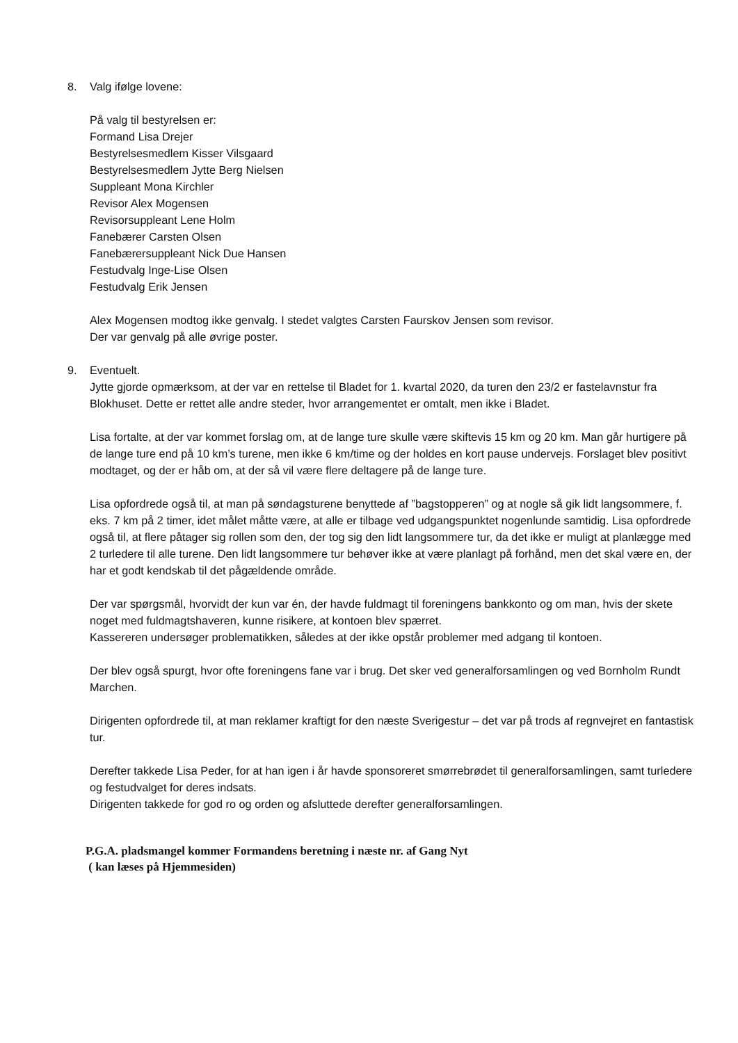8. Valg ifølge lovene:
På valg til bestyrelsen er:
Formand Lisa Drejer
Bestyrelsesmedlem Kisser Vilsgaard
Bestyrelsesmedlem Jytte Berg Nielsen
Suppleant Mona Kirchler
Revisor Alex Mogensen
Revisorsuppleant Lene Holm
Fanebærer Carsten Olsen
Fanebærersuppleant Nick Due Hansen
Festudvalg Inge-Lise Olsen
Festudvalg Erik Jensen
Alex Mogensen modtog ikke genvalg. I stedet valgtes Carsten Faurskov Jensen som revisor.
Der var genvalg på alle øvrige poster.
9. Eventuelt.
Jytte gjorde opmærksom, at der var en rettelse til Bladet for 1. kvartal 2020, da turen den 23/2 er fastelavnstur fra Blokhuset. Dette er rettet alle andre steder, hvor arrangementet er omtalt, men ikke i Bladet.
Lisa fortalte, at der var kommet forslag om, at de lange ture skulle være skiftevis 15 km og 20 km. Man går hurtigere på de lange ture end på 10 km’s turene, men ikke 6 km/time og der holdes en kort pause undervejs. Forslaget blev positivt modtaget, og der er håb om, at der så vil være flere deltagere på de lange ture.
Lisa opfordrede også til, at man på søndagsturene benyttede af ”bagstopperen” og at nogle så gik lidt langsommere, f. eks. 7 km på 2 timer, idet målet måtte være, at alle er tilbage ved udgangspunktet nogenlunde samtidig. Lisa opfordrede også til, at flere påtager sig rollen som den, der tog sig den lidt langsommere tur, da det ikke er muligt at planlægge med 2 turledere til alle turene. Den lidt langsommere tur behøver ikke at være planlagt på forhånd, men det skal være en, der har et godt kendskab til det pågældende område.
Der var spørgsmål, hvorvidt der kun var én, der havde fuldmagt til foreningens bankkonto og om man, hvis der skete noget med fuldmagtshaveren, kunne risikere, at kontoen blev spærret.
Kassereren undersøger problematikken, således at der ikke opstår problemer med adgang til kontoen.
Der blev også spurgt, hvor ofte foreningens fane var i brug. Det sker ved generalforsamlingen og ved Bornholm Rundt Marchen.
Dirigenten opfordrede til, at man reklamer kraftigt for den næste Sverigestur – det var på trods af regnvejret en fantastisk tur.
Derefter takkede Lisa Peder, for at han igen i år havde sponsoreret smørrebrødet til generalforsamlingen, samt turledere og festudvalget for deres indsats.
Dirigenten takkede for god ro og orden og afsluttede derefter generalforsamlingen.
P.G.A. pladsmangel kommer Formandens beretning i næste nr. af Gang Nyt
( kan læses på Hjemmesiden)